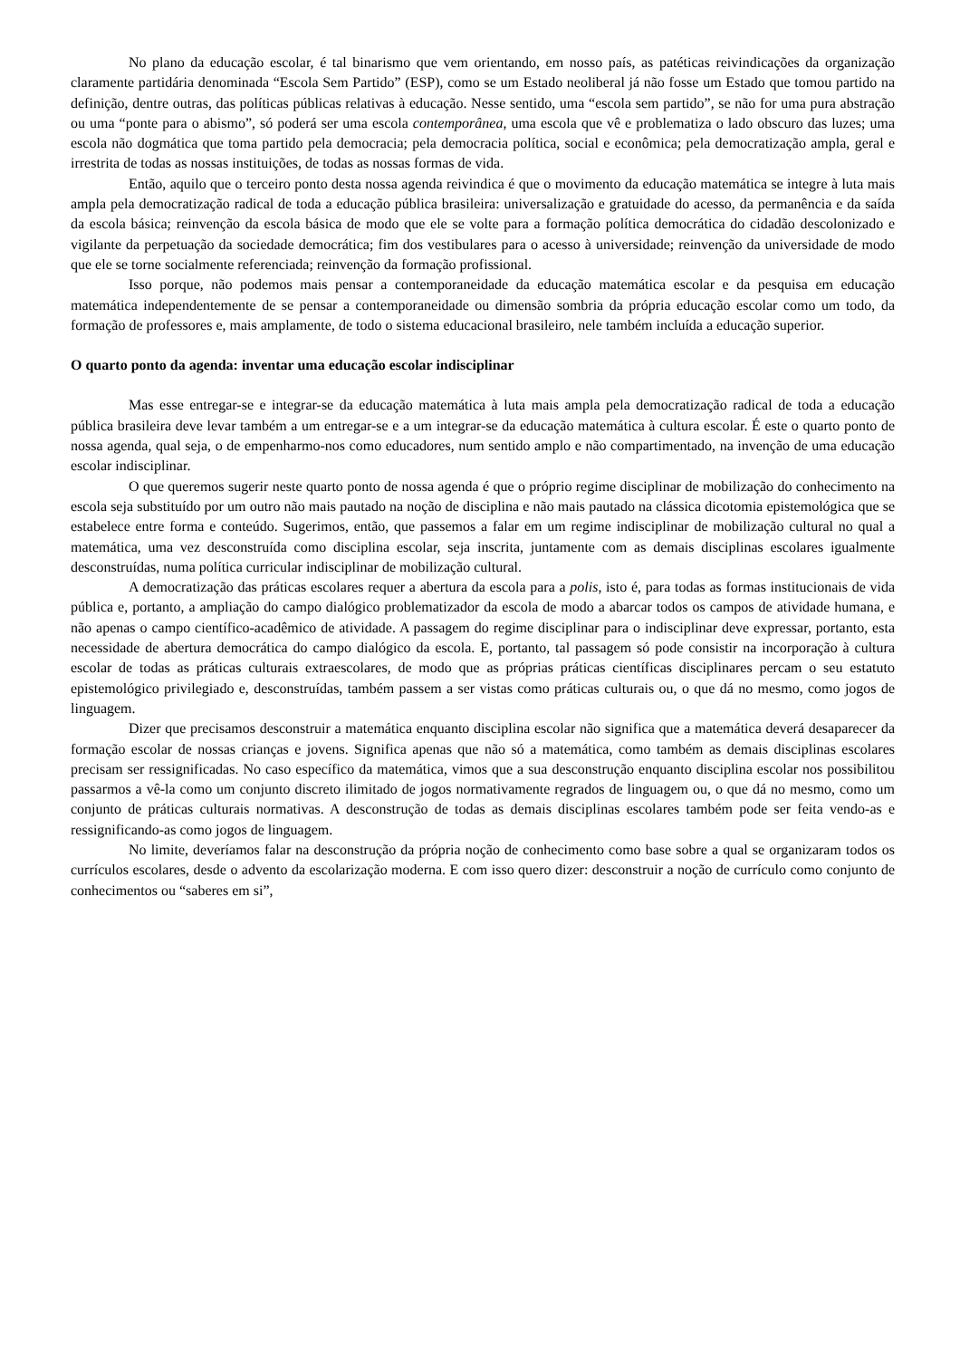No plano da educação escolar, é tal binarismo que vem orientando, em nosso país, as patéticas reivindicações da organização claramente partidária denominada “Escola Sem Partido” (ESP), como se um Estado neoliberal já não fosse um Estado que tomou partido na definição, dentre outras, das políticas públicas relativas à educação. Nesse sentido, uma “escola sem partido”, se não for uma pura abstração ou uma “ponte para o abismo”, só poderá ser uma escola contemporânea, uma escola que vê e problematiza o lado obscuro das luzes; uma escola não dogmática que toma partido pela democracia; pela democracia política, social e econômica; pela democratização ampla, geral e irrestrita de todas as nossas instituições, de todas as nossas formas de vida.
Então, aquilo que o terceiro ponto desta nossa agenda reivindica é que o movimento da educação matemática se integre à luta mais ampla pela democratização radical de toda a educação pública brasileira: universalização e gratuidade do acesso, da permanência e da saída da escola básica; reinvenção da escola básica de modo que ele se volte para a formação política democrática do cidadão descolonizado e vigilante da perpetuação da sociedade democrática; fim dos vestibulares para o acesso à universidade; reinvenção da universidade de modo que ele se torne socialmente referenciada; reinvenção da formação profissional.
Isso porque, não podemos mais pensar a contemporaneidade da educação matemática escolar e da pesquisa em educação matemática independentemente de se pensar a contemporaneidade ou dimensão sombria da própria educação escolar como um todo, da formação de professores e, mais amplamente, de todo o sistema educacional brasileiro, nele também incluída a educação superior.
O quarto ponto da agenda: inventar uma educação escolar indisciplinar
Mas esse entregar-se e integrar-se da educação matemática à luta mais ampla pela democratização radical de toda a educação pública brasileira deve levar também a um entregar-se e a um integrar-se da educação matemática à cultura escolar. É este o quarto ponto de nossa agenda, qual seja, o de empenharmo-nos como educadores, num sentido amplo e não compartimentado, na invenção de uma educação escolar indisciplinar.
O que queremos sugerir neste quarto ponto de nossa agenda é que o próprio regime disciplinar de mobilização do conhecimento na escola seja substituído por um outro não mais pautado na noção de disciplina e não mais pautado na clássica dicotomia epistemológica que se estabelece entre forma e conteúdo. Sugerimos, então, que passemos a falar em um regime indisciplinar de mobilização cultural no qual a matemática, uma vez desconstruída como disciplina escolar, seja inscrita, juntamente com as demais disciplinas escolares igualmente desconstruídas, numa política curricular indisciplinar de mobilização cultural.
A democratização das práticas escolares requer a abertura da escola para a polis, isto é, para todas as formas institucionais de vida pública e, portanto, a ampliação do campo dialógico problematizador da escola de modo a abarcar todos os campos de atividade humana, e não apenas o campo científico-acadêmico de atividade. A passagem do regime disciplinar para o indisciplinar deve expressar, portanto, esta necessidade de abertura democrática do campo dialógico da escola. E, portanto, tal passagem só pode consistir na incorporação à cultura escolar de todas as práticas culturais extraescolares, de modo que as próprias práticas científicas disciplinares percam o seu estatuto epistemológico privilegiado e, desconstruídas, também passem a ser vistas como práticas culturais ou, o que dá no mesmo, como jogos de linguagem.
Dizer que precisamos desconstruir a matemática enquanto disciplina escolar não significa que a matemática deverá desaparecer da formação escolar de nossas crianças e jovens. Significa apenas que não só a matemática, como também as demais disciplinas escolares precisam ser ressignificadas. No caso específico da matemática, vimos que a sua desconstrução enquanto disciplina escolar nos possibilitou passarmos a vê-la como um conjunto discreto ilimitado de jogos normativamente regrados de linguagem ou, o que dá no mesmo, como um conjunto de práticas culturais normativas. A desconstrução de todas as demais disciplinas escolares também pode ser feita vendo-as e ressignificando-as como jogos de linguagem.
No limite, deveríamos falar na desconstrução da própria noção de conhecimento como base sobre a qual se organizaram todos os currículos escolares, desde o advento da escolarização moderna. E com isso quero dizer: desconstruir a noção de currículo como conjunto de conhecimentos ou “saberes em si”,